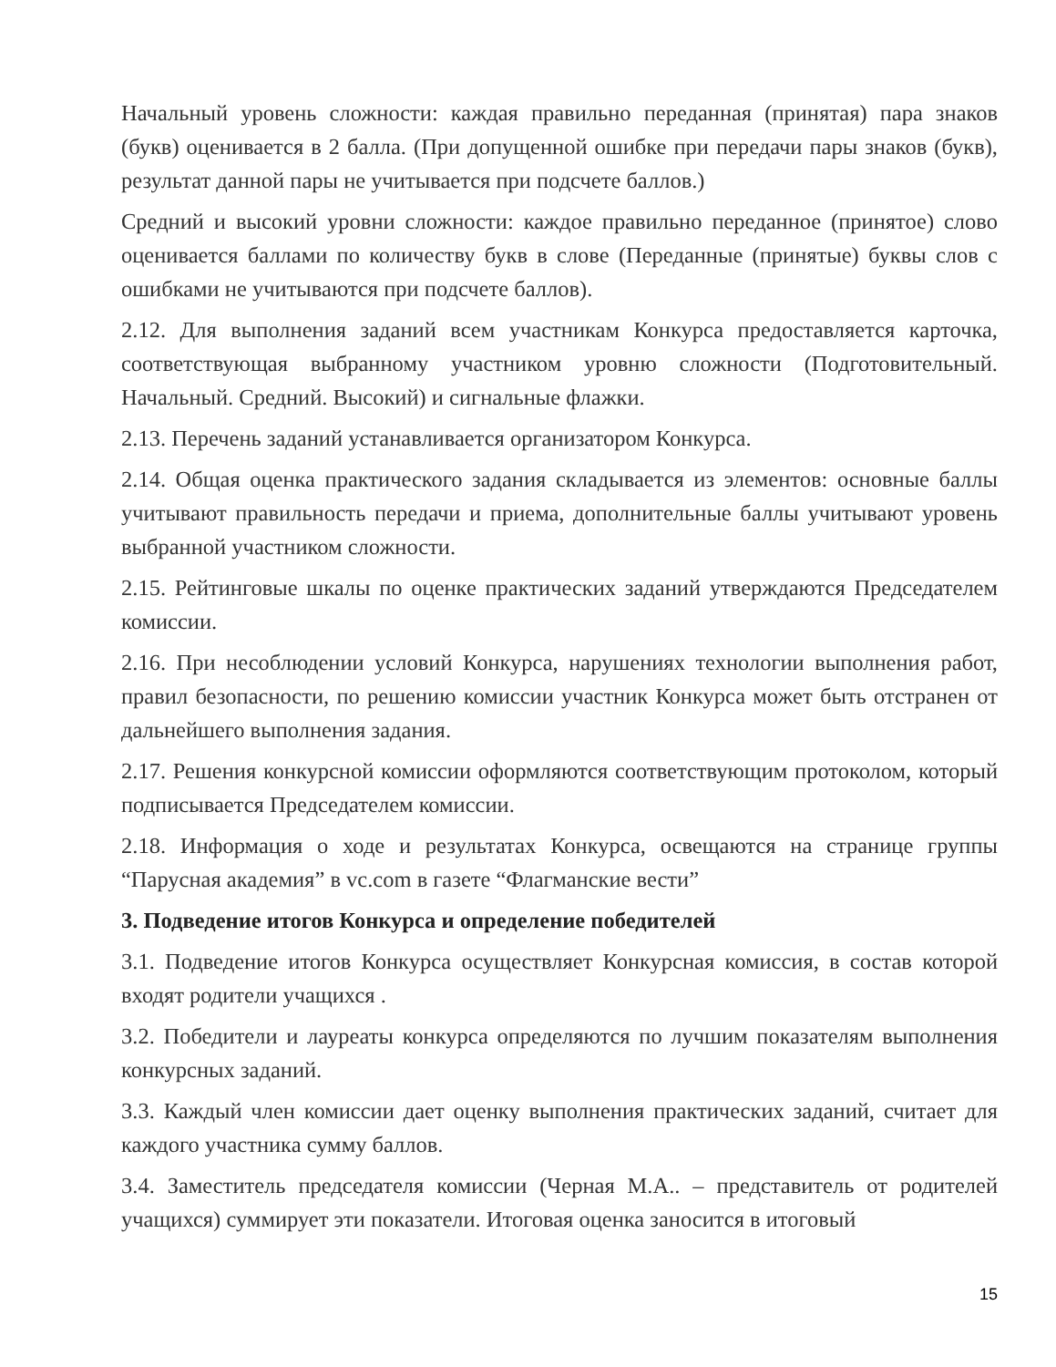Начальный уровень сложности: каждая правильно переданная (принятая) пара знаков (букв) оценивается в 2 балла. (При допущенной ошибке при передачи пары знаков (букв), результат данной пары не учитывается при подсчете баллов.)
Средний и высокий уровни сложности: каждое правильно переданное (принятое) слово оценивается баллами по количеству букв в слове (Переданные (принятые) буквы слов с ошибками не учитываются при подсчете баллов).
2.12. Для выполнения заданий всем участникам Конкурса предоставляется карточка, соответствующая выбранному участником уровню сложности (Подготовительный. Начальный. Средний. Высокий) и сигнальные флажки.
2.13. Перечень заданий устанавливается организатором Конкурса.
2.14. Общая оценка практического задания складывается из элементов: основные баллы учитывают правильность передачи и приема, дополнительные баллы учитывают уровень выбранной участником сложности.
2.15. Рейтинговые шкалы по оценке практических заданий утверждаются Председателем комиссии.
2.16. При несоблюдении условий Конкурса, нарушениях технологии выполнения работ, правил безопасности, по решению комиссии участник Конкурса может быть отстранен от дальнейшего выполнения задания.
2.17. Решения конкурсной комиссии оформляются соответствующим протоколом, который подписывается Председателем комиссии.
2.18. Информация о ходе и результатах Конкурса, освещаются на странице группы “Парусная академия” в vc.com в газете “Флагманские вести”
3. Подведение итогов Конкурса и определение победителей
3.1. Подведение итогов Конкурса осуществляет Конкурсная комиссия, в состав которой входят родители учащихся .
3.2. Победители и лауреаты конкурса определяются по лучшим показателям выполнения конкурсных заданий.
3.3. Каждый член комиссии дает оценку выполнения практических заданий, считает для каждого участника сумму баллов.
3.4. Заместитель председателя комиссии (Черная М.А.. – представитель от родителей учащихся) суммирует эти показатели. Итоговая оценка заносится в итоговый
15